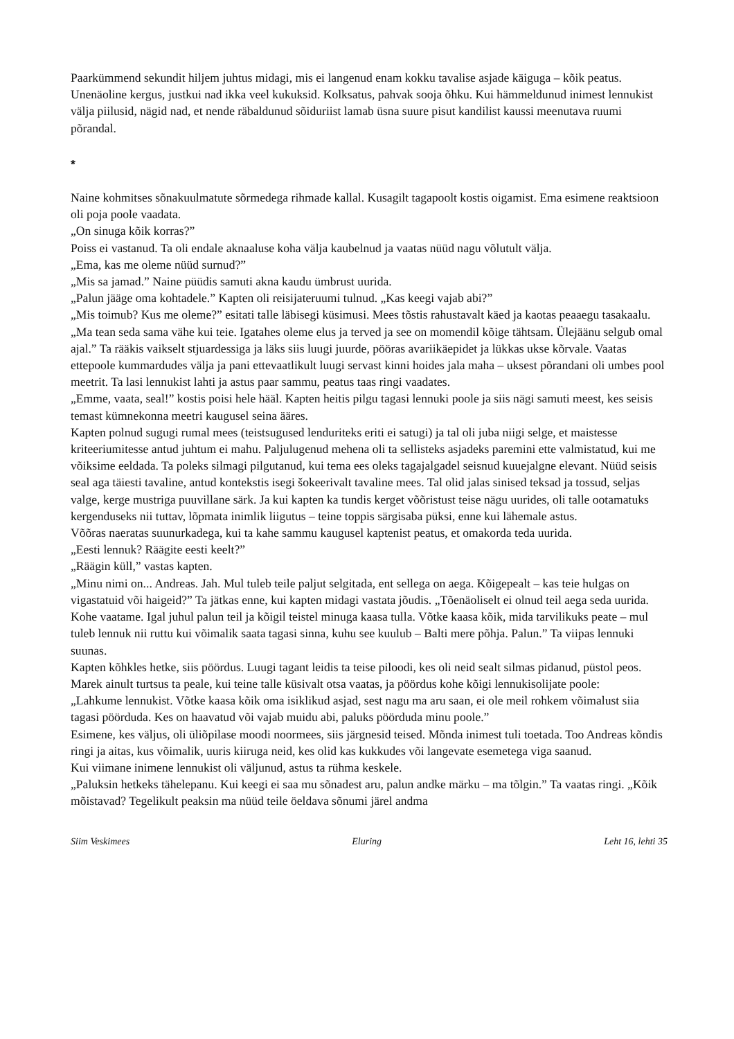Paarkümmend sekundit hiljem juhtus midagi, mis ei langenud enam kokku tavalise asjade käiguga – kõik peatus. Unenäoline kergus, justkui nad ikka veel kukuksid. Kolksatus, pahvak sooja õhku. Kui hämmeldunud inimest lennukist välja piilusid, nägid nad, et nende räbaldunud sõiduriist lamab üsna suure pisut kandilist kaussi meenutava ruumi põrandal.
*
Naine kohmitses sõnakuulmatute sõrmedega rihmade kallal. Kusagilt tagapoolt kostis oigamist. Ema esimene reaktsioon oli poja poole vaadata.
„On sinuga kõik korras?”
Poiss ei vastanud. Ta oli endale aknaaluse koha välja kaubelnud ja vaatas nüüd nagu võlutult välja.
„Ema, kas me oleme nüüd surnud?”
„Mis sa jamad.” Naine püüdis samuti akna kaudu ümbrust uurida.
„Palun jääge oma kohtadele.” Kapten oli reisijateruumi tulnud. „Kas keegi vajab abi?”
„Mis toimub? Kus me oleme?” esitati talle läbisegi küsimusi. Mees tõstis rahustavalt käed ja kaotas peaaegu tasakaalu. „Ma tean seda sama vähe kui teie. Igatahes oleme elus ja terved ja see on momendil kõige tähtsam. Ülejäänu selgub omal ajal.” Ta rääkis vaikselt stjuardessiga ja läks siis luugi juurde, pööras avariikäepidet ja lükkas ukse kõrvale. Vaatas ettepoole kummardudes välja ja pani ettevaatlikult luugi servast kinni hoides jala maha – uksest põrandani oli umbes pool meetrit. Ta lasi lennukist lahti ja astus paar sammu, peatus taas ringi vaadates.
„Emme, vaata, seal!” kostis poisi hele hääl. Kapten heitis pilgu tagasi lennuki poole ja siis nägi samuti meest, kes seisis temast kümnekonna meetri kaugusel seina ääres.
Kapten polnud sugugi rumal mees (teistsugused lenduriteks eriti ei satugi) ja tal oli juba niigi selge, et maistesse kriteeriumitesse antud juhtum ei mahu. Paljulugenud mehena oli ta sellisteks asjadeks paremini ette valmistatud, kui me võiksime eeldada. Ta poleks silmagi pilgutanud, kui tema ees oleks tagajalgadel seisnud kuuejalgne elevant. Nüüd seisis seal aga täiesti tavaline, antud kontekstis isegi šokeerivalt tavaline mees. Tal olid jalas sinised teksad ja tossud, seljas valge, kerge mustriga puuvillane särk. Ja kui kapten ka tundis kerget võõristust teise nägu uurides, oli talle ootamatuks kergenduseks nii tuttav, lõpmata inimlik liigutus – teine toppis särgisaba püksi, enne kui lähemale astus.
Võõras naeratas suunurkadega, kui ta kahe sammu kaugusel kaptenist peatus, et omakorda teda uurida.
„Eesti lennuk? Räägite eesti keelt?”
„Räägin küll,” vastas kapten.
„Minu nimi on... Andreas. Jah. Mul tuleb teile paljut selgitada, ent sellega on aega. Kõigepealt – kas teie hulgas on vigastatuid või haigeid?” Ta jätkas enne, kui kapten midagi vastata jõudis. „Tõenäoliselt ei olnud teil aega seda uurida. Kohe vaatame. Igal juhul palun teil ja kõigil teistel minuga kaasa tulla. Võtke kaasa kõik, mida tarvilikuks peate – mul tuleb lennuk nii ruttu kui võimalik saata tagasi sinna, kuhu see kuulub – Balti mere põhja. Palun.” Ta viipas lennuki suunas.
Kapten kõhkles hetke, siis pöördus. Luugi tagant leidis ta teise piloodi, kes oli neid sealt silmas pidanud, püstol peos. Marek ainult turtsus ta peale, kui teine talle küsivalt otsa vaatas, ja pöördus kohe kõigi lennukisolijate poole:
„Lahkume lennukist. Võtke kaasa kõik oma isiklikud asjad, sest nagu ma aru saan, ei ole meil rohkem võimalust siia tagasi pöörduda. Kes on haavatud või vajab muidu abi, paluks pöörduda minu poole.”
Esimene, kes väljus, oli üliõpilase moodi noormees, siis järgnesid teised. Mõnda inimest tuli toetada. Too Andreas kõndis ringi ja aitas, kus võimalik, uuris kiiruga neid, kes olid kas kukkudes või langevate esemetega viga saanud.
Kui viimane inimene lennukist oli väljunud, astus ta rühma keskele.
„Paluksin hetkeks tähelepanu. Kui keegi ei saa mu sõnadest aru, palun andke märku – ma tõlgin.” Ta vaatas ringi. „Kõik mõistavad? Tegelikult peaksin ma nüüd teile öeldava sõnumi järel andma
Siim Veskimees Eluring Leht 16, lehti 35